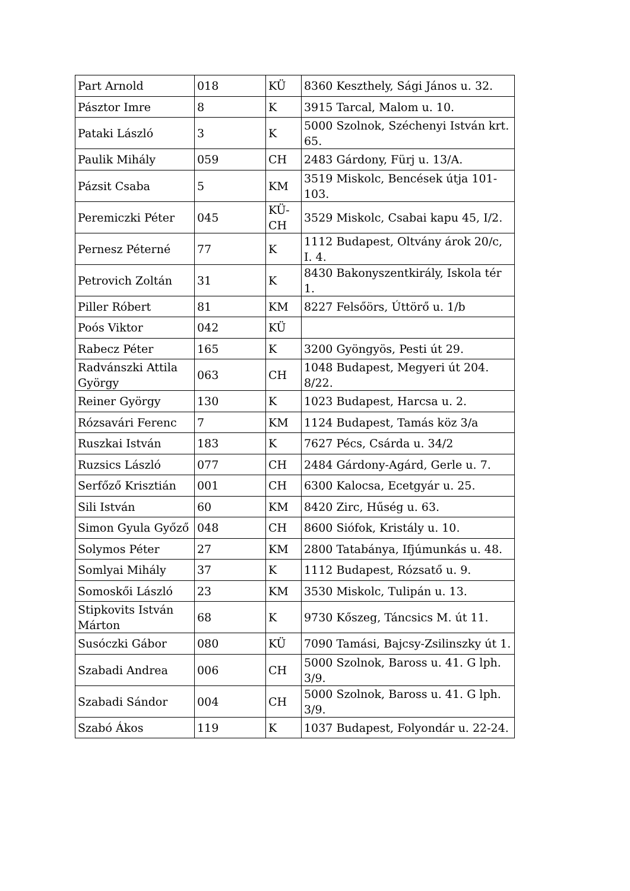| Part Arnold | 018 | KÜ | 8360 Keszthely, Sági János u. 32. |
| Pásztor Imre | 8 | K | 3915 Tarcal, Malom u. 10. |
| Pataki László | 3 | K | 5000 Szolnok, Széchenyi István krt. 65. |
| Paulik Mihály | 059 | CH | 2483 Gárdony, Fürj u. 13/A. |
| Pázsit Csaba | 5 | KM | 3519 Miskolc, Bencések útja 101-103. |
| Peremiczki Péter | 045 | KÜ-CH | 3529 Miskolc, Csabai kapu 45, I/2. |
| Pernesz Péterné | 77 | K | 1112 Budapest, Oltvány árok 20/c, I. 4. |
| Petrovich Zoltán | 31 | K | 8430 Bakonyszentkirály, Iskola tér 1. |
| Piller Róbert | 81 | KM | 8227 Felsőörs, Úttörő u. 1/b |
| Poós Viktor | 042 | KÜ | |
| Rabecz Péter | 165 | K | 3200 Gyöngyös, Pesti út 29. |
| Radvánszki Attila György | 063 | CH | 1048 Budapest, Megyeri út 204. 8/22. |
| Reiner György | 130 | K | 1023 Budapest, Harcsa u. 2. |
| Rózsavári Ferenc | 7 | KM | 1124 Budapest, Tamás köz 3/a |
| Ruszkai István | 183 | K | 7627 Pécs, Csárda u. 34/2 |
| Ruzsics László | 077 | CH | 2484 Gárdony-Agárd, Gerle u. 7. |
| Serfőző Krisztián | 001 | CH | 6300 Kalocsa, Ecetgyár u. 25. |
| Sili István | 60 | KM | 8420 Zirc, Hűség u. 63. |
| Simon Gyula Győző | 048 | CH | 8600 Siófok, Kristály u. 10. |
| Solymos Péter | 27 | KM | 2800 Tatabánya, Ifjúmunkás u. 48. |
| Somlyai Mihály | 37 | K | 1112 Budapest, Rózsatő u. 9. |
| Somoskői László | 23 | KM | 3530 Miskolc, Tulipán u. 13. |
| Stipkovits István Márton | 68 | K | 9730 Kőszeg, Táncsics M. út 11. |
| Susóczki Gábor | 080 | KÜ | 7090 Tamási, Bajcsy-Zsilinszky út 1. |
| Szabadi Andrea | 006 | CH | 5000 Szolnok, Baross u. 41. G lph. 3/9. |
| Szabadi Sándor | 004 | CH | 5000 Szolnok, Baross u. 41. G lph. 3/9. |
| Szabó Ákos | 119 | K | 1037 Budapest, Folyondár u. 22-24. |